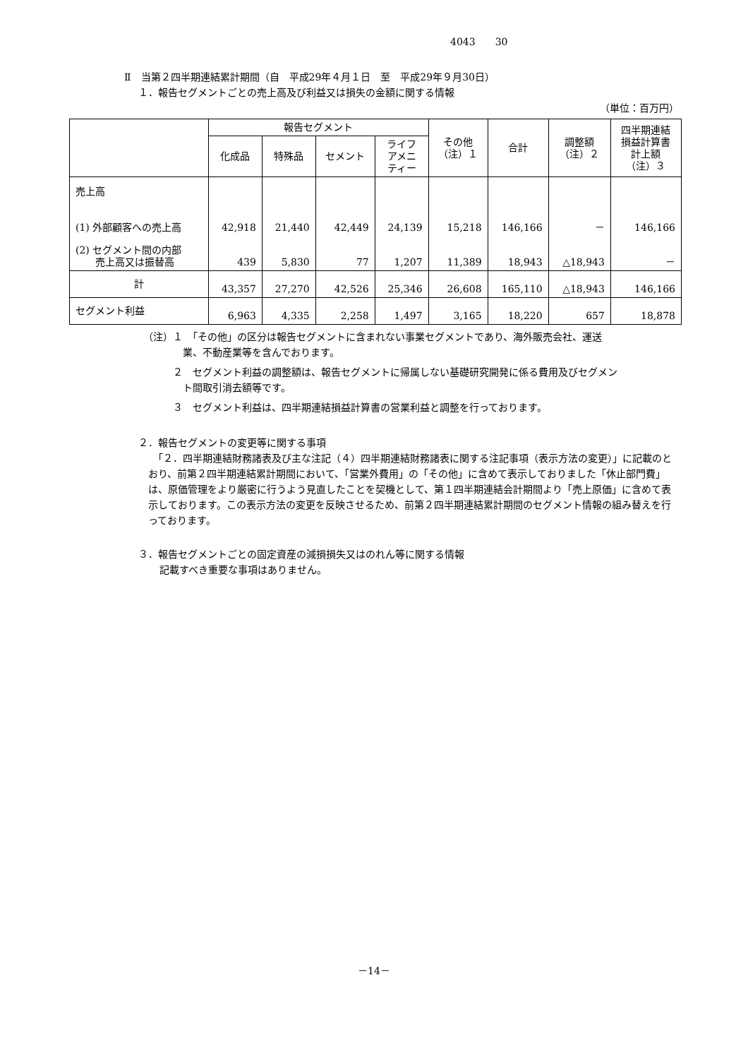4043　　30
Ⅱ　当第２四半期連結累計期間（自　平成29年４月１日　至　平成29年９月30日）
１．報告セグメントごとの売上高及び利益又は損失の金額に関する情報
（単位：百万円）
| | 報告セグメント | | | | その他 （注）１ | 合計 | 調整額 （注）２ | 四半期連結 損益計算書 計上額 （注）３ |
| --- | --- | --- | --- | --- | --- | --- | --- | --- |
| | 化成品 | 特殊品 | セメント | ライフ アメニ ティー | | | | |
| 売上高 (1) 外部顧客への売上高 | 42,918 | 21,440 | 42,449 | 24,139 | 15,218 | 146,166 | － | 146,166 |
| (2) セグメント間の内部 売上高又は振替高 | 439 | 5,830 | 77 | 1,207 | 11,389 | 18,943 | △18,943 | － |
| 計 | 43,357 | 27,270 | 42,526 | 25,346 | 26,608 | 165,110 | △18,943 | 146,166 |
| セグメント利益 | 6,963 | 4,335 | 2,258 | 1,497 | 3,165 | 18,220 | 657 | 18,878 |
（注）１　「その他」の区分は報告セグメントに含まれない事業セグメントであり、海外販売会社、運送
　　　　業、不動産業等を含んでおります。
　　　２　セグメント利益の調整額は、報告セグメントに帰属しない基礎研究開発に係る費用及びセグメン
　　　　ト間取引消去額等です。
　　　３　セグメント利益は、四半期連結損益計算書の営業利益と調整を行っております。
２．報告セグメントの変更等に関する事項
　「２．四半期連結財務諸表及び主な注記（４）四半期連結財務諸表に関する注記事項（表示方法の変更）」に記載のとおり、前第２四半期連結累計期間において、「営業外費用」の「その他」に含めて表示しておりました「休止部門費」は、原価管理をより厳密に行うよう見直したことを契機として、第１四半期連結会計期間より「売上原価」に含めて表示しております。この表示方法の変更を反映させるため、前第２四半期連結累計期間のセグメント情報の組み替えを行っております。
３．報告セグメントごとの固定資産の減損損失又はのれん等に関する情報
記載すべき重要な事項はありません。
－14－